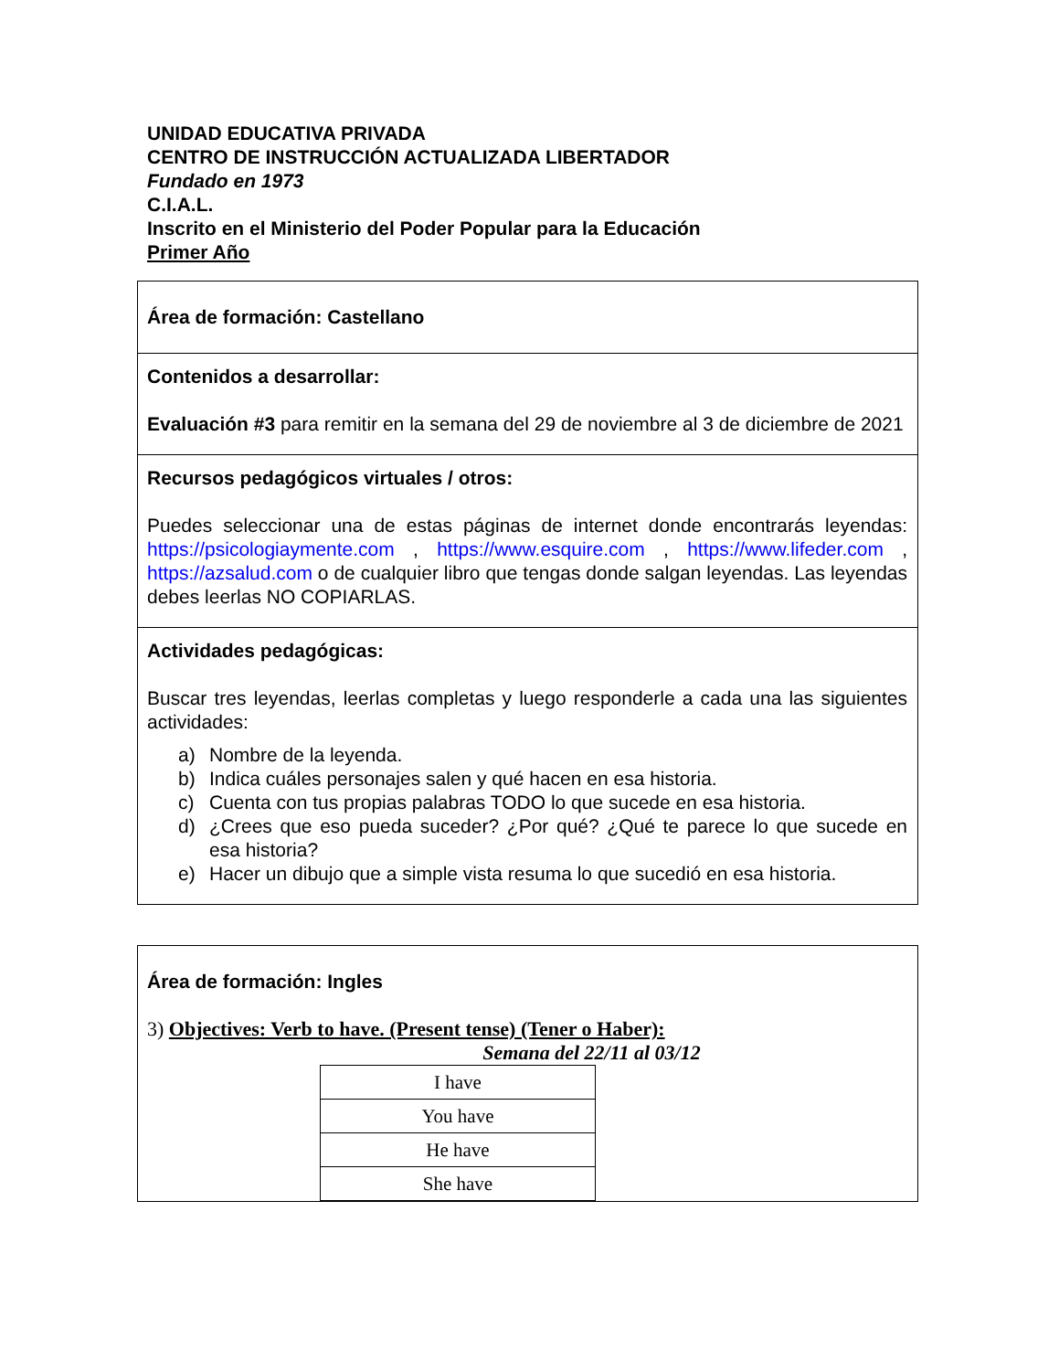UNIDAD EDUCATIVA PRIVADA
CENTRO DE INSTRUCCIÓN ACTUALIZADA LIBERTADOR
Fundado en 1973
C.I.A.L.
Inscrito en el Ministerio del Poder Popular para la Educación
Primer Año
Área de formación: Castellano
Contenidos a desarrollar:
Evaluación #3 para remitir en la semana del 29 de noviembre al 3 de diciembre de 2021
Recursos pedagógicos virtuales / otros:
Puedes seleccionar una de estas páginas de internet donde encontrarás leyendas: https://psicologiaymente.com , https://www.esquire.com , https://www.lifeder.com , https://azsalud.com o de cualquier libro que tengas donde salgan leyendas. Las leyendas debes leerlas NO COPIARLAS.
Actividades pedagógicas:
Buscar tres leyendas, leerlas completas y luego responderle a cada una las siguientes actividades:
a) Nombre de la leyenda.
b) Indica cuáles personajes salen y qué hacen en esa historia.
c) Cuenta con tus propias palabras TODO lo que sucede en esa historia.
d) ¿Crees que eso pueda suceder? ¿Por qué? ¿Qué te parece lo que sucede en esa historia?
e) Hacer un dibujo que a simple vista resuma lo que sucedió en esa historia.
Área de formación: Ingles
3) Objectives: Verb to have. (Present tense) (Tener o Haber):
Semana del 22/11 al 03/12
| I have |
| You have |
| He have |
| She have |